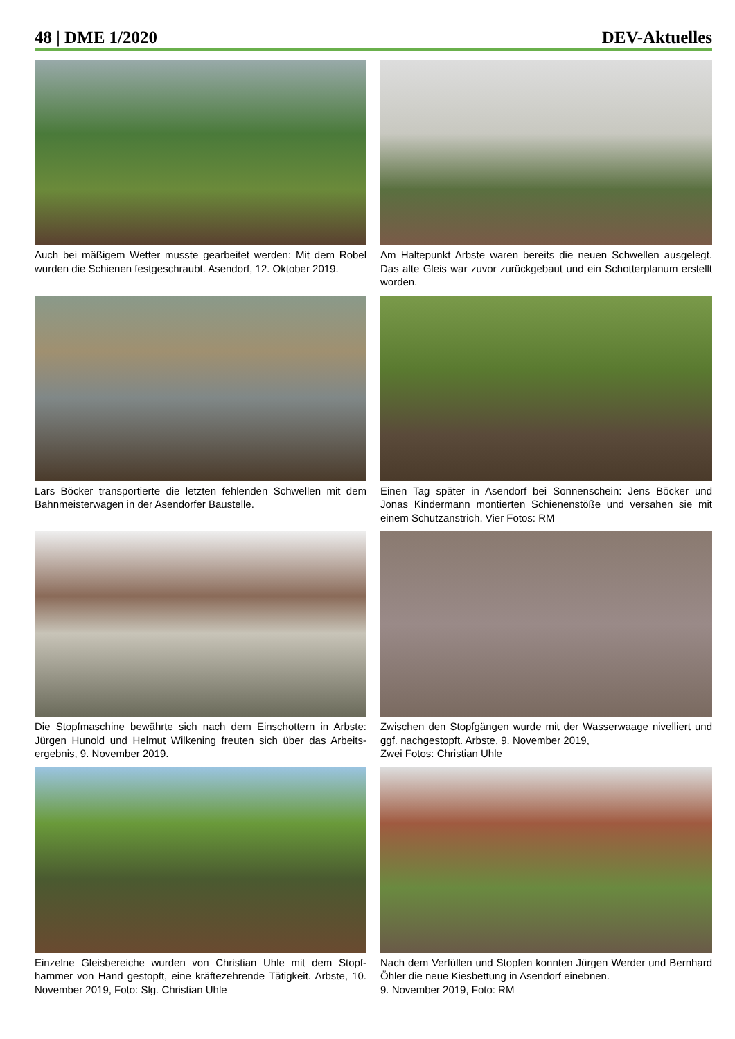48 | DME 1/2020 DEV-Aktuelles
Auch bei mäßigem Wetter musste gearbeitet werden: Mit dem Robel wurden die Schienen festgeschraubt. Asendorf, 12. Oktober 2019.
Am Haltepunkt Arbste waren bereits die neuen Schwellen ausgelegt. Das alte Gleis war zuvor zurückgebaut und ein Schotterplanum erstellt worden.
Lars Böcker transportierte die letzten fehlenden Schwellen mit dem Bahnmeisterwagen in der Asendorfer Baustelle.
Einen Tag später in Asendorf bei Sonnenschein: Jens Böcker und Jonas Kindermann montierten Schienenstöße und versahen sie mit einem Schutzanstrich. Vier Fotos: RM
Die Stopfmaschine bewährte sich nach dem Einschottern in Arbste: Jürgen Hunold und Helmut Wilkening freuten sich über das Arbeits­ergebnis, 9. November 2019.
Zwischen den Stopfgängen wurde mit der Wasserwaage nivelliert und ggf. nachgestopft. Arbste, 9. November 2019,
Zwei Fotos: Christian Uhle
Einzelne Gleisbereiche wurden von Christian Uhle mit dem Stopf­hammer von Hand gestopft, eine kräftezehrende Tätigkeit. Arbste, 10. November 2019, Foto: Slg. Christian Uhle
Nach dem Verfüllen und Stopfen konnten Jürgen Werder und Bern­hard Öhler die neue Kiesbettung in Asendorf einebnen.
9. November 2019, Foto: RM